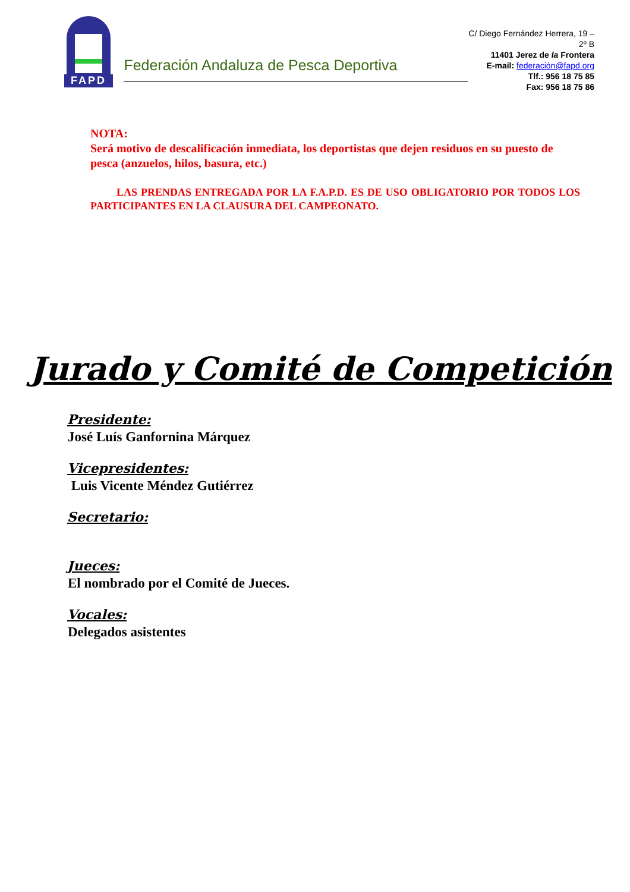FAPD
Federación Andaluza de Pesca Deportiva
C/ Diego Fernández Herrera, 19 – 2º B
11401 Jerez de la Frontera
E-mail: federación@fapd.org
Tlf.: 956 18 75 85
Fax: 956 18 75 86
NOTA:
Será motivo de descalificación inmediata, los deportistas que dejen residuos en su puesto de pesca (anzuelos, hilos, basura, etc.)
LAS PRENDAS ENTREGADA POR LA F.A.P.D. ES DE USO OBLIGATORIO POR TODOS LOS PARTICIPANTES EN LA CLAUSURA DEL CAMPEONATO.
Jurado y Comité de Competición
Presidente:
José Luís Ganfornina Márquez
Vicepresidentes:
Luis Vicente Méndez Gutiérrez
Secretario:
Jueces:
El nombrado por el Comité de Jueces.
Vocales:
Delegados asistentes